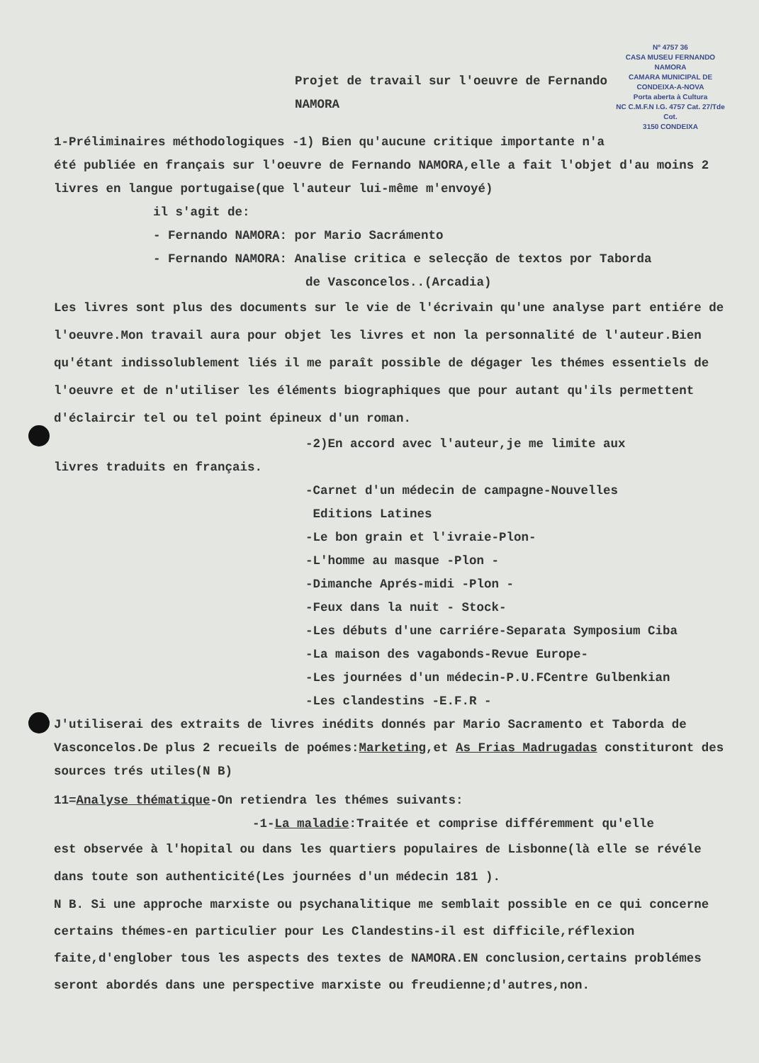Nº 4757 36
CASA MUSEU FERNANDO NAMORA
CAMARA MUNICIPAL DE CONDEIXA-A-NOVA
Porta aberta à Cultura
NC C.M.F.N I.G. 4757 Cat. 27/Tde Cot.
3150 CONDEIXA
Projet de travail sur l'oeuvre de Fernando NAMORA
1-Préliminaires méthodologiques -1) Bien qu'aucune critique importante n'a été publiée en français sur l'oeuvre de Fernando NAMORA,elle a fait l'objet d'au moins 2 livres en langue portugaise(que l'auteur lui-même m'envoyé)
il s'agit de:
- Fernando NAMORA: por Mario Sacrámento
- Fernando NAMORA: Analise critica e selecção de textos por Taborda
de Vasconcelos..(Arcadia)
Les livres sont plus des documents sur le vie de l'écrivain qu'une analyse part entiére de l'oeuvre.Mon travail aura pour objet les livres et non la personnalité de l'auteur.Bien qu'étant indissolublement liés il me paraît possible de dégager les thémes essentiels de l'oeuvre et de n'utiliser les éléments biographiques que pour autant qu'ils permettent d'éclaircir tel ou tel point épineux d'un roman.
-2)En accord avec l'auteur,je me limite aux
livres traduits en français.
-Carnet d'un médecin de campagne-Nouvelles
Editions Latines
-Le bon grain et l'ivraie-Plon-
-L'homme au masque -Plon -
-Dimanche Aprés-midi -Plon -
-Feux dans la nuit - Stock-
-Les débuts d'une carriére-Separata Symposium Ciba
-La maison des vagabonds-Revue Europe-
-Les journées d'un médecin-P.U.FCentre Gulbenkian
-Les clandestins -E.F.R -
J'utiliserai des extraits de livres inédits donnés par Mario Sacramento et Taborda de Vasconcelos.De plus 2 recueils de poémes:Marketing,et As Frias Madrugadas constituront des sources trés utiles(N B)
11=Analyse thématique-On retiendra les thémes suivants:
-1-La maladie:Traitée et comprise différemment qu'elle
est observée à l'hopital ou dans les quartiers populaires de Lisbonne(là elle se révéle dans toute son authenticité(Les journées d'un médecin 181 ).
N B. Si une approche marxiste ou psychanalitique me semblait possible en ce qui concerne certains thémes-en particulier pour Les Clandestins-il est difficile,réflexion faite,d'englober tous les aspects des textes de NAMORA.EN conclusion,certains problémes seront abordés dans une perspective marxiste ou freudienne;d'autres,non.